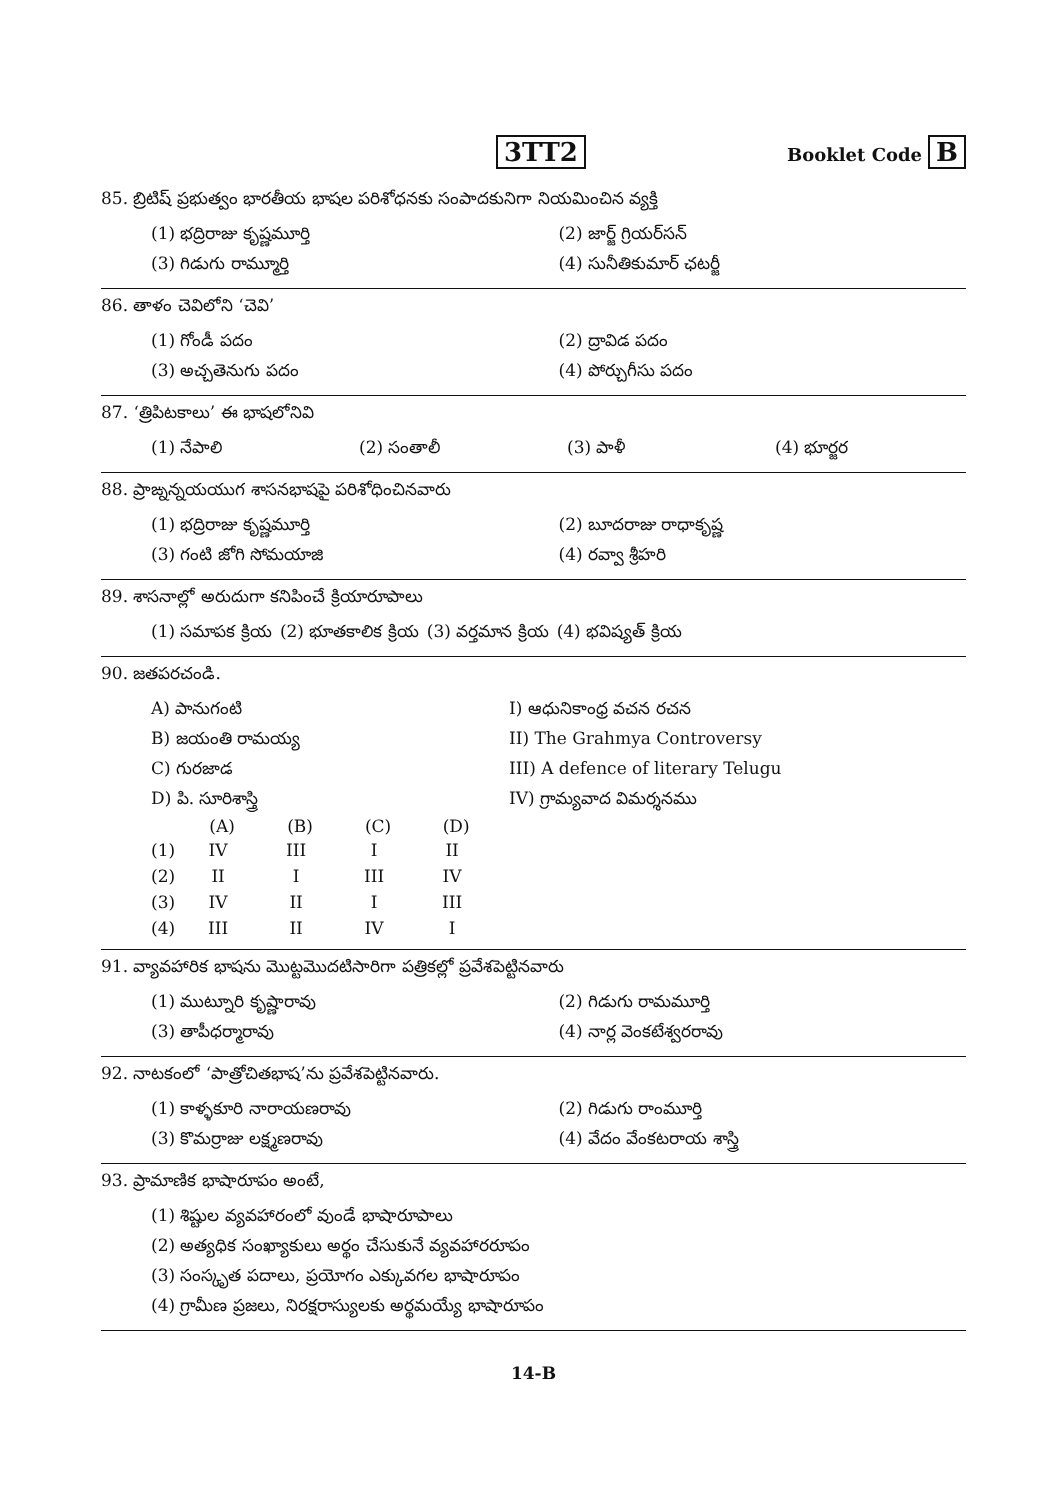3TT2
Booklet Code B
85. బ్రిటిష్ ప్రభుత్వం భారతీయ భాషల పరిశోధనకు సంపాదకునిగా నియమించిన వ్యక్తి
| (1) భద్రిరాజు కృష్ణమూర్తి | (2) జార్జ్ గ్రియర్‌సన్ |
| (3) గిడుగు రామ్మూర్తి | (4) సునీతికుమార్ ఛటర్జీ |
86. తాళం చెవిలోని ‘చెవి’
| (1) గోండీ పదం | (2) ద్రావిడ పదం |
| (3) అచ్చతెనుగు పదం | (4) పోర్చుగీసు పదం |
87. ‘త్రిపిటకాలు’ ఈ భాషలోనివి
| (1) నేపాలి | (2) సంతాలీ | (3) పాళీ | (4) భూర్జర |
88. ప్రాఙ్నన్నయయుగ శాసనభాషపై పరిశోధించినవారు
| (1) భద్రిరాజు కృష్ణమూర్తి | (2) బూదరాజు రాధాకృష్ణ |
| (3) గంటి జోగి సోమయాజి | (4) రవ్వా శ్రీహరి |
89. శాసనాల్లో అరుదుగా కనిపించే క్రియారూపాలు
| (1) సమాపక క్రియ | (2) భూతకాలిక క్రియ | (3) వర్తమాన క్రియ | (4) భవిష్యత్ క్రియ |
90. జతపరచండి.
| A) పానుగంటి | I) ఆధునికాంధ్ర వచన రచన |
| B) జయంతి రామయ్య | II) The Grahmya Controversy |
| C) గురజాడ | III) A defence of literary Telugu |
| D) పి. సూరిశాస్త్రి | IV) గ్రామ్యవాద విమర్శనము |
| | (A) | (B) | (C) | (D) |
| --- | --- | --- | --- | --- |
| (1) | IV | III | I | II |
| (2) | II | I | III | IV |
| (3) | IV | II | I | III |
| (4) | III | II | IV | I |
91. వ్యావహారిక భాషను మొట్టమొదటిసారిగా పత్రికల్లో ప్రవేశపెట్టినవారు
| (1) ముట్నూరి కృష్ణారావు | (2) గిడుగు రామమూర్తి |
| (3) తాపీధర్మారావు | (4) నార్ల వెంకటేశ్వరరావు |
92. నాటకంలో ‘పాత్రోచితభాష’ను ప్రవేశపెట్టినవారు.
| (1) కాళ్ళకూరి నారాయణరావు | (2) గిడుగు రాంమూర్తి |
| (3) కొమర్రాజు లక్ష్మణరావు | (4) వేదం వేంకటరాయ శాస్త్రి |
93. ప్రామాణిక భాషారూపం అంటే,
| (1) శిష్టుల వ్యవహారంలో వుండే భాషారూపాలు |
| (2) అత్యధిక సంఖ్యాకులు అర్థం చేసుకునే వ్యవహారరూపం |
| (3) సంస్కృత పదాలు, ప్రయోగం ఎక్కువగల భాషారూపం |
| (4) గ్రామీణ ప్రజలు, నిరక్షరాస్యులకు అర్థమయ్యే భాషారూపం |
14-B